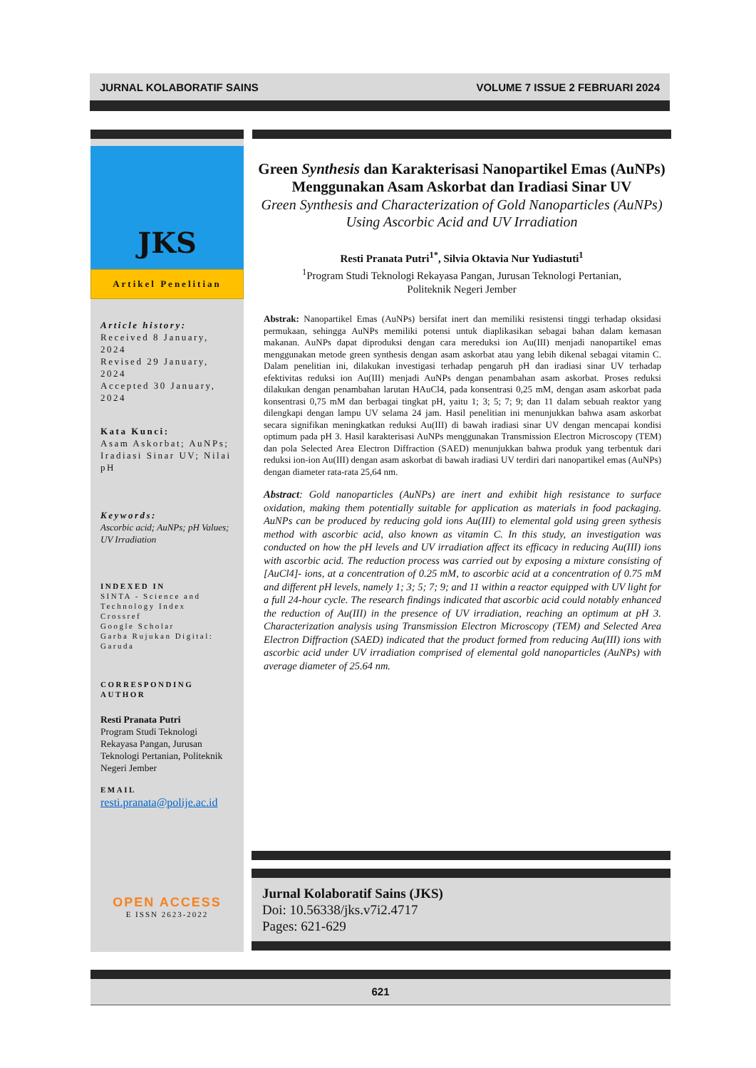JURNAL KOLABORATIF SAINS VOLUME 7 ISSUE 2 FEBRUARI 2024
JKS
Artikel Penelitian
Article history:
Received 8 January, 2024
Revised 29 January, 2024
Accepted 30 January, 2024
Kata Kunci:
Asam Askorbat; AuNPs; Iradiasi Sinar UV; Nilai pH
Keywords:
Ascorbic acid; AuNPs; pH Values; UV Irradiation
INDEXED IN
SINTA - Science and Technology Index
Crossref
Google Scholar
Garba Rujukan Digital: Garuda
CORRESPONDING AUTHOR
Resti Pranata Putri
Program Studi Teknologi Rekayasa Pangan, Jurusan Teknologi Pertanian, Politeknik Negeri Jember
EMAIL
resti.pranata@polije.ac.id
OPEN ACCESS
E ISSN 2623-2022
Green Synthesis dan Karakterisasi Nanopartikel Emas (AuNPs) Menggunakan Asam Askorbat dan Iradiasi Sinar UV
Green Synthesis and Characterization of Gold Nanoparticles (AuNPs) Using Ascorbic Acid and UV Irradiation
Resti Pranata Putri<sup>1*</sup>, Silvia Oktavia Nur Yudiastuti<sup>1</sup>
<sup>1</sup> Program Studi Teknologi Rekayasa Pangan, Jurusan Teknologi Pertanian,
Politeknik Negeri Jember
Abstrak: Nanopartikel Emas (AuNPs) bersifat inert dan memiliki resistensi tinggi terhadap oksidasi permukaan, sehingga AuNPs memiliki potensi untuk diaplikasikan sebagai bahan dalam kemasan makanan. AuNPs dapat diproduksi dengan cara mereduksi ion Au(III) menjadi nanopartikel emas menggunakan metode green synthesis dengan asam askorbat atau yang lebih dikenal sebagai vitamin C. Dalam penelitian ini, dilakukan investigasi terhadap pengaruh pH dan iradiasi sinar UV terhadap efektivitas reduksi ion Au(III) menjadi AuNPs dengan penambahan asam askorbat. Proses reduksi dilakukan dengan penambahan larutan HAuCl4, pada konsentrasi 0,25 mM, dengan asam askorbat pada konsentrasi 0,75 mM dan berbagai tingkat pH, yaitu 1; 3; 5; 7; 9; dan 11 dalam sebuah reaktor yang dilengkapi dengan lampu UV selama 24 jam. Hasil penelitian ini menunjukkan bahwa asam askorbat secara signifikan meningkatkan reduksi Au(III) di bawah iradiasi sinar UV dengan mencapai kondisi optimum pada pH 3. Hasil karakterisasi AuNPs menggunakan Transmission Electron Microscopy (TEM) dan pola Selected Area Electron Diffraction (SAED) menunjukkan bahwa produk yang terbentuk dari reduksi ion-ion Au(III) dengan asam askorbat di bawah iradiasi UV terdiri dari nanopartikel emas (AuNPs) dengan diameter rata-rata 25,64 nm.
Abstract: Gold nanoparticles (AuNPs) are inert and exhibit high resistance to surface oxidation, making them potentially suitable for application as materials in food packaging. AuNPs can be produced by reducing gold ions Au(III) to elemental gold using green sythesis method with ascorbic acid, also known as vitamin C. In this study, an investigation was conducted on how the pH levels and UV irradiation affect its efficacy in reducing Au(III) ions with ascorbic acid. The reduction process was carried out by exposing a mixture consisting of [AuCl4]- ions, at a concentration of 0.25 mM, to ascorbic acid at a concentration of 0.75 mM and different pH levels, namely 1; 3; 5; 7; 9; and 11 within a reactor equipped with UV light for a full 24-hour cycle. The research findings indicated that ascorbic acid could notably enhanced the reduction of Au(III) in the presence of UV irradiation, reaching an optimum at pH 3. Characterization analysis using Transmission Electron Microscopy (TEM) and Selected Area Electron Diffraction (SAED) indicated that the product formed from reducing Au(III) ions with ascorbic acid under UV irradiation comprised of elemental gold nanoparticles (AuNPs) with average diameter of 25.64 nm.
Jurnal Kolaboratif Sains (JKS)
Doi: 10.56338/jks.v7i2.4717
Pages: 621-629
621